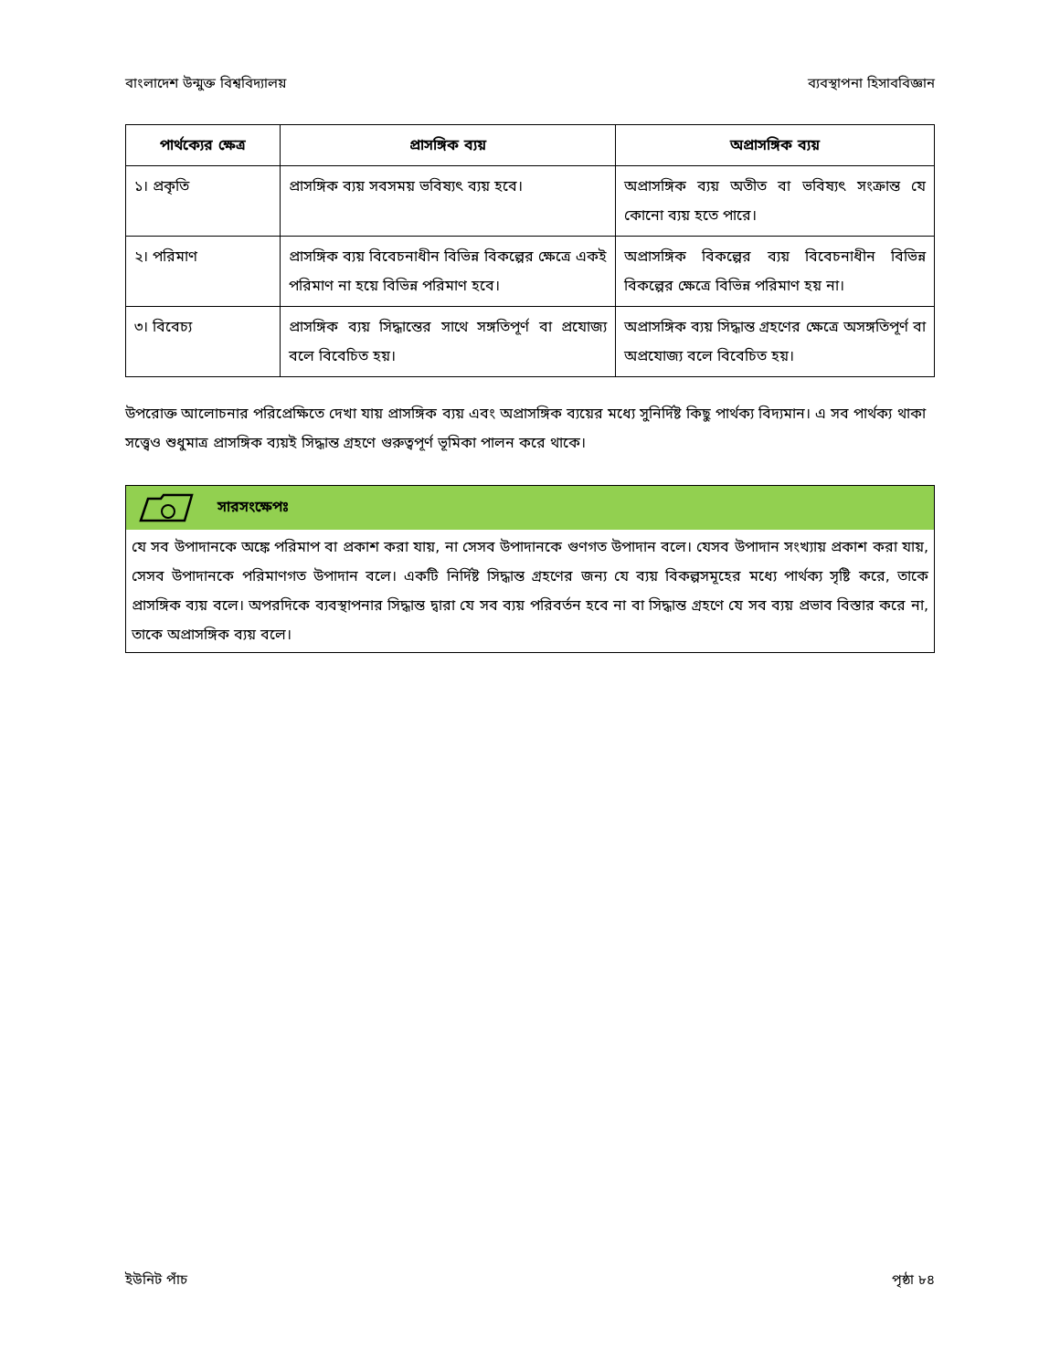বাংলাদেশ উন্মুক্ত বিশ্ববিদ্যালয় ব্যবস্থাপনা হিসাববিজ্ঞান
| পার্থক্যের ক্ষেত্র | প্রাসঙ্গিক ব্যয় | অপ্রাসঙ্গিক ব্যয় |
| --- | --- | --- |
| ১। প্রকৃতি | প্রাসঙ্গিক ব্যয় সবসময় ভবিষ্যৎ ব্যয় হবে। | অপ্রাসঙ্গিক ব্যয় অতীত বা ভবিষ্যৎ সংক্রান্ত যে কোনো ব্যয় হতে পারে। |
| ২। পরিমাণ | প্রাসঙ্গিক ব্যয় বিবেচনাধীন বিভিন্ন বিকল্পের ক্ষেত্রে একই পরিমাণ না হয়ে বিভিন্ন পরিমাণ হবে। | অপ্রাসঙ্গিক বিকল্পের ব্যয় বিবেচনাধীন বিভিন্ন বিকল্পের ক্ষেত্রে বিভিন্ন পরিমাণ হয় না। |
| ৩। বিবেচ্য | প্রাসঙ্গিক ব্যয় সিদ্ধান্তের সাথে সঙ্গতিপূর্ণ বা প্রযোজ্য বলে বিবেচিত হয়। | অপ্রাসঙ্গিক ব্যয় সিদ্ধান্ত গ্রহণের ক্ষেত্রে অসঙ্গতিপূর্ণ বা অপ্রযোজ্য বলে বিবেচিত হয়। |
উপরোক্ত আলোচনার পরিপ্রেক্ষিতে দেখা যায় প্রাসঙ্গিক ব্যয় এবং অপ্রাসঙ্গিক ব্যয়ের মধ্যে সুনির্দিষ্ট কিছু পার্থক্য বিদ্যমান। এ সব পার্থক্য থাকা সত্ত্বেও শুধুমাত্র প্রাসঙ্গিক ব্যয়ই সিদ্ধান্ত গ্রহণে গুরুত্বপূর্ণ ভূমিকা পালন করে থাকে।
সারসংক্ষেপঃ
যে সব উপাদানকে অঙ্কে পরিমাপ বা প্রকাশ করা যায়, না সেসব উপাদানকে গুণগত উপাদান বলে। যেসব উপাদান সংখ্যায় প্রকাশ করা যায়, সেসব উপাদানকে পরিমাণগত উপাদান বলে। একটি নির্দিষ্ট সিদ্ধান্ত গ্রহণের জন্য যে ব্যয় বিকল্পসমূহের মধ্যে পার্থক্য সৃষ্টি করে, তাকে প্রাসঙ্গিক ব্যয় বলে। অপরদিকে ব্যবস্থাপনার সিদ্ধান্ত দ্বারা যে সব ব্যয় পরিবর্তন হবে না বা সিদ্ধান্ত গ্রহণে যে সব ব্যয় প্রভাব বিস্তার করে না, তাকে অপ্রাসঙ্গিক ব্যয় বলে।
ইউনিট পাঁচ পৃষ্ঠা ৮৪